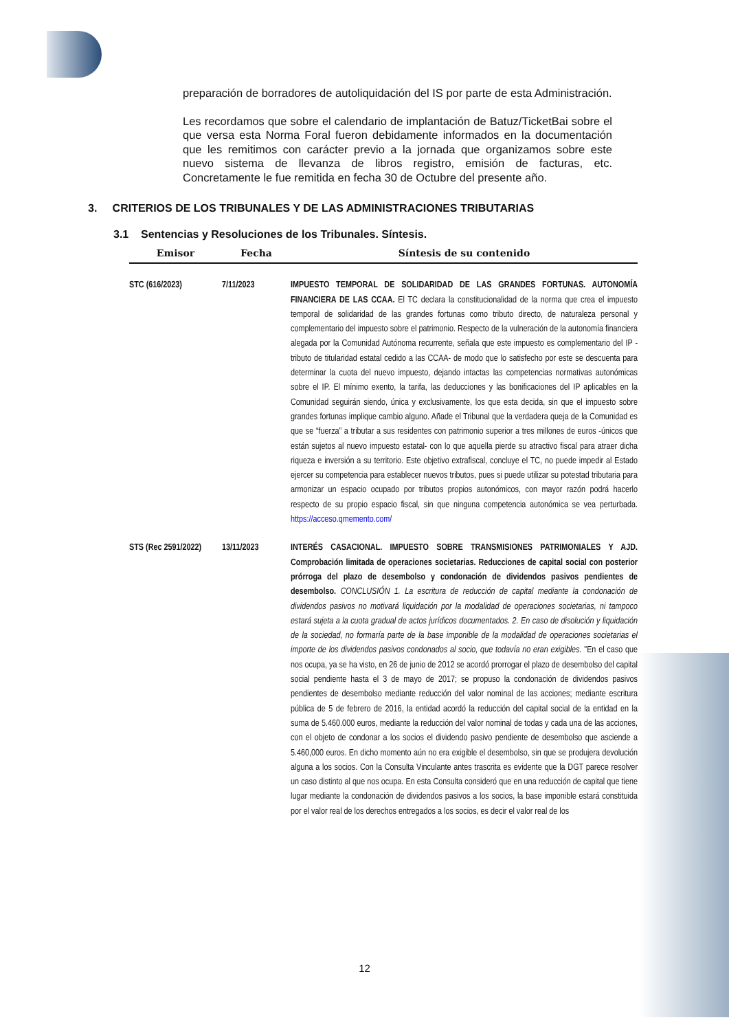preparación de borradores de autoliquidación del IS por parte de esta Administración.
Les recordamos que sobre el calendario de implantación de Batuz/TicketBai sobre el que versa esta Norma Foral fueron debidamente informados en la documentación que les remitimos con carácter previo a la jornada que organizamos sobre este nuevo sistema de llevanza de libros registro, emisión de facturas, etc. Concretamente le fue remitida en fecha 30 de Octubre del presente año.
3. CRITERIOS DE LOS TRIBUNALES Y DE LAS ADMINISTRACIONES TRIBUTARIAS
3.1 Sentencias y Resoluciones de los Tribunales. Síntesis.
| Emisor | Fecha | Síntesis de su contenido |
| --- | --- | --- |
| STC (616/2023) | 7/11/2023 | IMPUESTO TEMPORAL DE SOLIDARIDAD DE LAS GRANDES FORTUNAS. AUTONOMÍA FINANCIERA DE LAS CCAA. El TC declara la constitucionalidad de la norma que crea el impuesto temporal de solidaridad de las grandes fortunas como tributo directo, de naturaleza personal y complementario del impuesto sobre el patrimonio. Respecto de la vulneración de la autonomía financiera alegada por la Comunidad Autónoma recurrente, señala que este impuesto es complementario del IP -tributo de titularidad estatal cedido a las CCAA- de modo que lo satisfecho por este se descuenta para determinar la cuota del nuevo impuesto, dejando intactas las competencias normativas autonómicas sobre el IP. El mínimo exento, la tarifa, las deducciones y las bonificaciones del IP aplicables en la Comunidad seguirán siendo, única y exclusivamente, los que esta decida, sin que el impuesto sobre grandes fortunas implique cambio alguno. Añade el Tribunal que la verdadera queja de la Comunidad es que se “fuerza” a tributar a sus residentes con patrimonio superior a tres millones de euros -únicos que están sujetos al nuevo impuesto estatal- con lo que aquella pierde su atractivo fiscal para atraer dicha riqueza e inversión a su territorio. Este objetivo extrafiscal, concluye el TC, no puede impedir al Estado ejercer su competencia para establecer nuevos tributos, pues si puede utilizar su potestad tributaria para armonizar un espacio ocupado por tributos propios autonómicos, con mayor razón podrá hacerlo respecto de su propio espacio fiscal, sin que ninguna competencia autonómica se vea perturbada. https://acceso.qmemento.com/ |
| STS (Rec 2591/2022) | 13/11/2023 | INTERÉS CASACIONAL. IMPUESTO SOBRE TRANSMISIONES PATRIMONIALES Y AJD. Comprobación limitada de operaciones societarias. Reducciones de capital social con posterior prórroga del plazo de desembolso y condonación de dividendos pasivos pendientes de desembolso. CONCLUSIÓN 1. La escritura de reducción de capital mediante la condonación de dividendos pasivos no motivará liquidación por la modalidad de operaciones societarias, ni tampoco estará sujeta a la cuota gradual de actos jurídicos documentados. 2. En caso de disolución y liquidación de la sociedad, no formaría parte de la base imponible de la modalidad de operaciones societarias el importe de los dividendos pasivos condonados al socio, que todavía no eran exigibles. "En el caso que nos ocupa, ya se ha visto, en 26 de junio de 2012 se acordó prorrogar el plazo de desembolso del capital social pendiente hasta el 3 de mayo de 2017; se propuso la condonación de dividendos pasivos pendientes de desembolso mediante reducción del valor nominal de las acciones; mediante escritura pública de 5 de febrero de 2016, la entidad acordó la reducción del capital social de la entidad en la suma de 5.460.000 euros, mediante la reducción del valor nominal de todas y cada una de las acciones, con el objeto de condonar a los socios el dividendo pasivo pendiente de desembolso que asciende a 5.460,000 euros. En dicho momento aún no era exigible el desembolso, sin que se produjera devolución alguna a los socios. Con la Consulta Vinculante antes trascrita es evidente que la DGT parece resolver un caso distinto al que nos ocupa. En esta Consulta consideró que en una reducción de capital que tiene lugar mediante la condonación de dividendos pasivos a los socios, la base imponible estará constituida por el valor real de los derechos entregados a los socios, es decir el valor real de los |
12